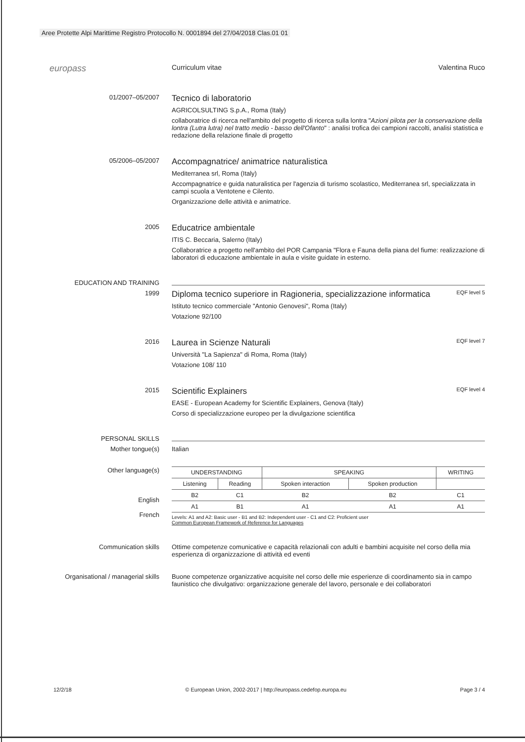Aree Protette Alpi Marittime Registro Protocollo N. 0001894 del 27/04/2018 Clas.01 01
europass
Curriculum vitae Valentina Ruco
01/2007–05/2007
Tecnico di laboratorio
AGRICOLSULTING S.p.A., Roma (Italy)
collaboratrice di ricerca nell'ambito del progetto di ricerca sulla lontra "Azioni pilota per la conservazione della lontra (Lutra lutra) nel tratto medio - basso dell'Ofanto" : analisi trofica dei campioni raccolti, analisi statistica e redazione della relazione finale di progetto
05/2006–05/2007
Accompagnatrice/ animatrice naturalistica
Mediterranea srl, Roma (Italy)
Accompagnatrice e guida naturalistica per l'agenzia di turismo scolastico, Mediterranea srl, specializzata in campi scuola a Ventotene e Cilento.
Organizzazione delle attività e animatrice.
2005
Educatrice ambientale
ITIS C. Beccaria, Salerno (Italy)
Collaboratrice a progetto nell'ambito del POR Campania "Flora e Fauna della piana del fiume: realizzazione di laboratori di educazione ambientale in aula e visite guidate in esterno.
EDUCATION AND TRAINING
1999
Diploma tecnico superiore in Ragioneria, specializzazione informatica
EQF level 5
Istituto tecnico commerciale "Antonio Genovesi", Roma (Italy)
Votazione 92/100
2016
Laurea in Scienze Naturali
EQF level 7
Università "La Sapienza" di Roma, Roma (Italy)
Votazione 108/ 110
2015
Scientific Explainers
EQF level 4
EASE - European Academy for Scientific Explainers, Genova (Italy)
Corso di specializzazione europeo per la divulgazione scientifica
PERSONAL SKILLS
Mother tongue(s) Italian
Other language(s)
English
French
| UNDERSTANDING | | SPEAKING | | WRITING |
| Listening | Reading | Spoken interaction | Spoken production | |
| B2 | C1 | B2 | B2 | C1 |
| A1 | B1 | A1 | A1 | A1 |
Levels: A1 and A2: Basic user - B1 and B2: Independent user - C1 and C2: Proficient user
Common European Framework of Reference for Languages
Communication skills Ottime competenze comunicative e capacità relazionali con adulti e bambini acquisite nel corso della mia esperienza di organizzazione di attività ed eventi
Organisational / managerial skills
Buone competenze organizzative acquisite nel corso delle mie esperienze di coordinamento sia in campo faunistico che divulgativo: organizzazione generale del lavoro, personale e dei collaboratori
12/2/18 © European Union, 2002-2017 | http://europass.cedefop.europa.eu Page 3 / 4